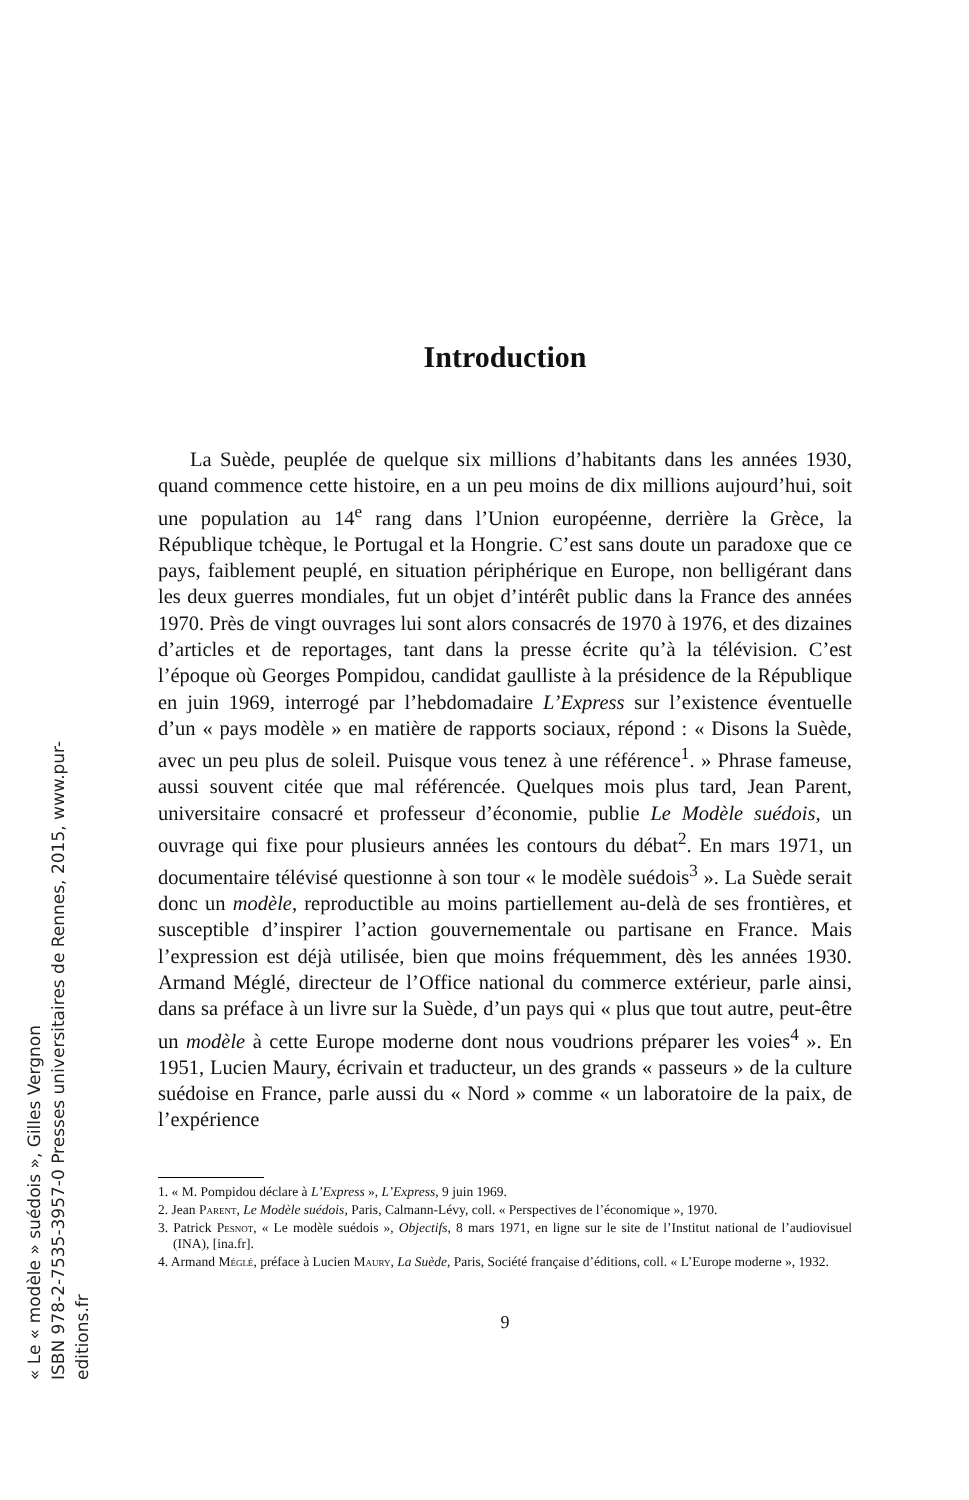Introduction
La Suède, peuplée de quelque six millions d’habitants dans les années 1930, quand commence cette histoire, en a un peu moins de dix millions aujourd’hui, soit une population au 14<sup>e</sup> rang dans l’Union européenne, derrière la Grèce, la République tchèque, le Portugal et la Hongrie. C’est sans doute un paradoxe que ce pays, faiblement peuplé, en situation périphérique en Europe, non belligérant dans les deux guerres mondiales, fut un objet d’intérêt public dans la France des années 1970. Près de vingt ouvrages lui sont alors consacrés de 1970 à 1976, et des dizaines d’articles et de reportages, tant dans la presse écrite qu’à la télévision. C’est l’époque où Georges Pompidou, candidat gaulliste à la présidence de la République en juin 1969, interrogé par l’hebdomadaire L’Express sur l’existence éventuelle d’un « pays modèle » en matière de rapports sociaux, répond : « Disons la Suède, avec un peu plus de soleil. Puisque vous tenez à une référence<sup>1</sup>. » Phrase fameuse, aussi souvent citée que mal référencée. Quelques mois plus tard, Jean Parent, universitaire consacré et professeur d’économie, publie Le Modèle suédois, un ouvrage qui fixe pour plusieurs années les contours du débat<sup>2</sup>. En mars 1971, un documentaire télévisé questionne à son tour « le modèle suédois<sup>3</sup> ». La Suède serait donc un modèle, reproductible au moins partiellement au-delà de ses frontières, et susceptible d’inspirer l’action gouvernementale ou partisane en France. Mais l’expression est déjà utilisée, bien que moins fréquemment, dès les années 1930. Armand Méglé, directeur de l’Office national du commerce extérieur, parle ainsi, dans sa préface à un livre sur la Suède, d’un pays qui « plus que tout autre, peut-être un modèle à cette Europe moderne dont nous voudrions préparer les voies<sup>4</sup> ». En 1951, Lucien Maury, écrivain et traducteur, un des grands « passeurs » de la culture suédoise en France, parle aussi du « Nord » comme « un laboratoire de la paix, de l’expérience
1. « M. Pompidou déclare à L’Express », L’Express, 9 juin 1969.
2. Jean Parent, Le Modèle suédois, Paris, Calmann-Lévy, coll. « Perspectives de l’économique », 1970.
3. Patrick Pesnot, « Le modèle suédois », Objectifs, 8 mars 1971, en ligne sur le site de l’Institut national de l’audiovisuel (INA), [ina.fr].
4. Armand Méglé, préface à Lucien Maury, La Suède, Paris, Société française d’éditions, coll. « L’Europe moderne », 1932.
9
« Le « modèle » suédois », Gilles Vergnon
ISBN 978-2-7535-3957-0 Presses universitaires de Rennes, 2015, www.pur-editions.fr